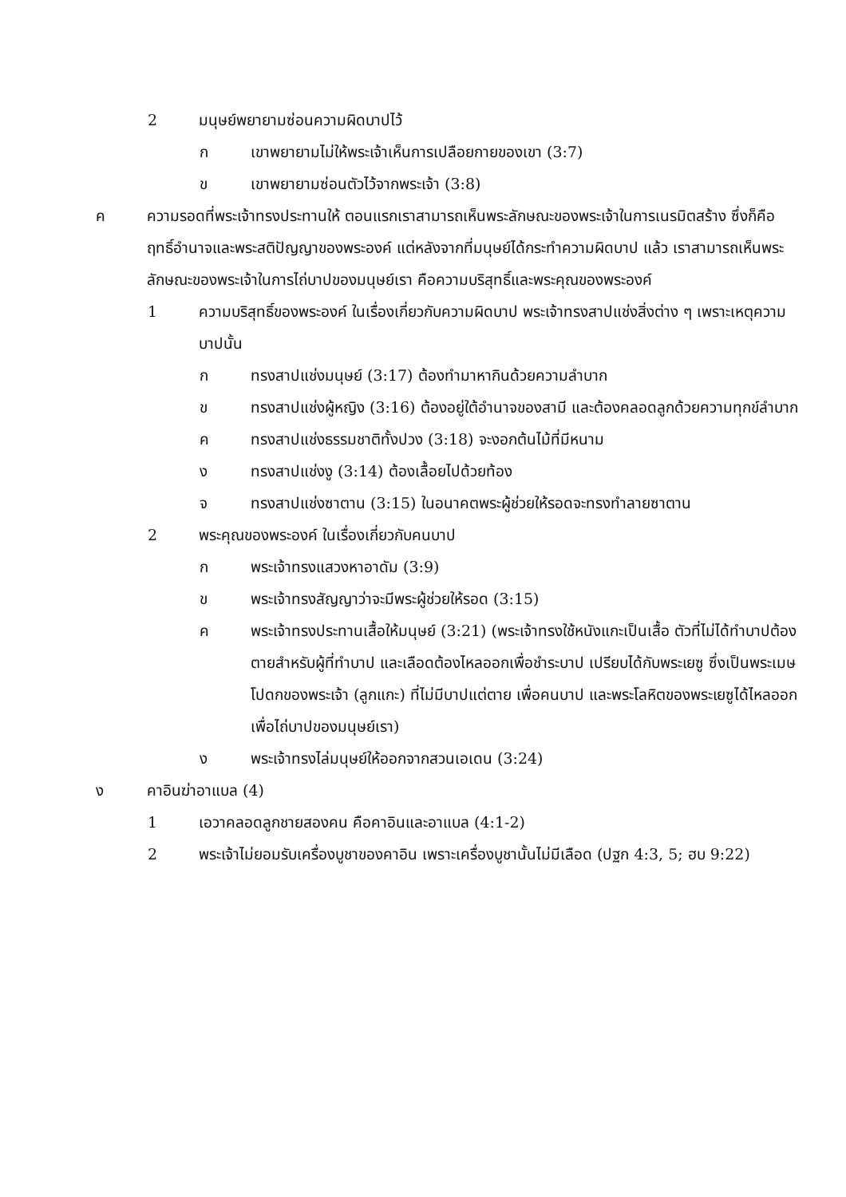2 มนุษย์พยายามซ่อนความผิดบาปไว้
ก เขาพยายามไม่ให้พระเจ้าเห็นการเปลือยกายของเขา (3:7)
ข เขาพยายามซ่อนตัวไว้จากพระเจ้า (3:8)
ค ความรอดที่พระเจ้าทรงประทานให้ ตอนแรกเราสามารถเห็นพระลักษณะของพระเจ้าในการเนรมิตสร้าง ซึ่งก็คือฤทธิ์อำนาจและพระสติปัญญาของพระองค์ แต่หลังจากที่มนุษย์ได้กระทำความผิดบาป แล้ว เราสามารถเห็นพระลักษณะของพระเจ้าในการไถ่บาปของมนุษย์เรา คือความบริสุทธิ์และพระคุณของพระองค์
1 ความบริสุทธิ์ของพระองค์ ในเรื่องเกี่ยวกับความผิดบาป พระเจ้าทรงสาปแช่งสิ่งต่าง ๆ เพราะเหตุความบาปนั้น
ก ทรงสาปแช่งมนุษย์ (3:17) ต้องทำมาหากินด้วยความลำบาก
ข ทรงสาปแช่งผู้หญิง (3:16) ต้องอยู่ใต้อำนาจของสามี และต้องคลอดลูกด้วยความทุกข์ลำบาก
ค ทรงสาปแช่งธรรมชาติทั้งปวง (3:18) จะงอกต้นไม้ที่มีหนาม
ง ทรงสาปแช่งงู (3:14) ต้องเลื้อยไปด้วยท้อง
จ ทรงสาปแช่งซาตาน (3:15) ในอนาคตพระผู้ช่วยให้รอดจะทรงทำลายซาตาน
2 พระคุณของพระองค์ ในเรื่องเกี่ยวกับคนบาป
ก พระเจ้าทรงแสวงหาอาดัม (3:9)
ข พระเจ้าทรงสัญญาว่าจะมีพระผู้ช่วยให้รอด (3:15)
ค พระเจ้าทรงประทานเสื้อให้มนุษย์ (3:21) (พระเจ้าทรงใช้หนังแกะเป็นเสื้อ ตัวที่ไม่ได้ทำบาปต้องตายสำหรับผู้ที่ทำบาป และเลือดต้องไหลออกเพื่อชำระบาป เปรียบได้กับพระเยซู ซึ่งเป็นพระเมษโปดกของพระเจ้า (ลูกแกะ) ที่ไม่มีบาปแต่ตาย เพื่อคนบาป และพระโลหิตของพระเยซูได้ไหลออกเพื่อไถ่บาปของมนุษย์เรา)
ง พระเจ้าทรงไล่มนุษย์ให้ออกจากสวนเอเดน (3:24)
ง คาอินฆ่าอาแบล (4)
1 เอวาคลอดลูกชายสองคน คือคาอินและอาแบล (4:1-2)
2 พระเจ้าไม่ยอมรับเครื่องบูชาของคาอิน เพราะเครื่องบูชานั้นไม่มีเลือด (ปฐก 4:3, 5; ฮบ 9:22)